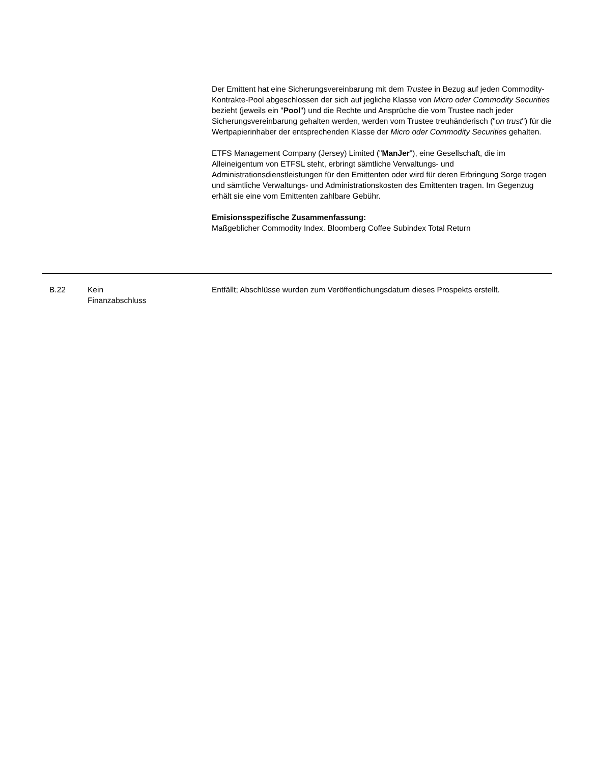Der Emittent hat eine Sicherungsvereinbarung mit dem Trustee in Bezug auf jeden Commodity-Kontrakte-Pool abgeschlossen der sich auf jegliche Klasse von Micro oder Commodity Securities bezieht (jeweils ein "Pool") und die Rechte und Ansprüche die vom Trustee nach jeder Sicherungsvereinbarung gehalten werden, werden vom Trustee treuhänderisch ("on trust") für die Wertpapierinhaber der entsprechenden Klasse der Micro oder Commodity Securities gehalten.
ETFS Management Company (Jersey) Limited ("ManJer"), eine Gesellschaft, die im Alleineigentum von ETFSL steht, erbringt sämtliche Verwaltungs- und Administrationsdienstleistungen für den Emittenten oder wird für deren Erbringung Sorge tragen und sämtliche Verwaltungs- und Administrationskosten des Emittenten tragen. Im Gegenzug erhält sie eine vom Emittenten zahlbare Gebühr.
Emisionsspezifische Zusammenfassung:
Maßgeblicher Commodity Index. Bloomberg Coffee Subindex Total Return
| B.22 | Kein Finanzabschluss | Entfällt; Abschlüsse wurden zum Veröffentlichungsdatum dieses Prospekts erstellt. |